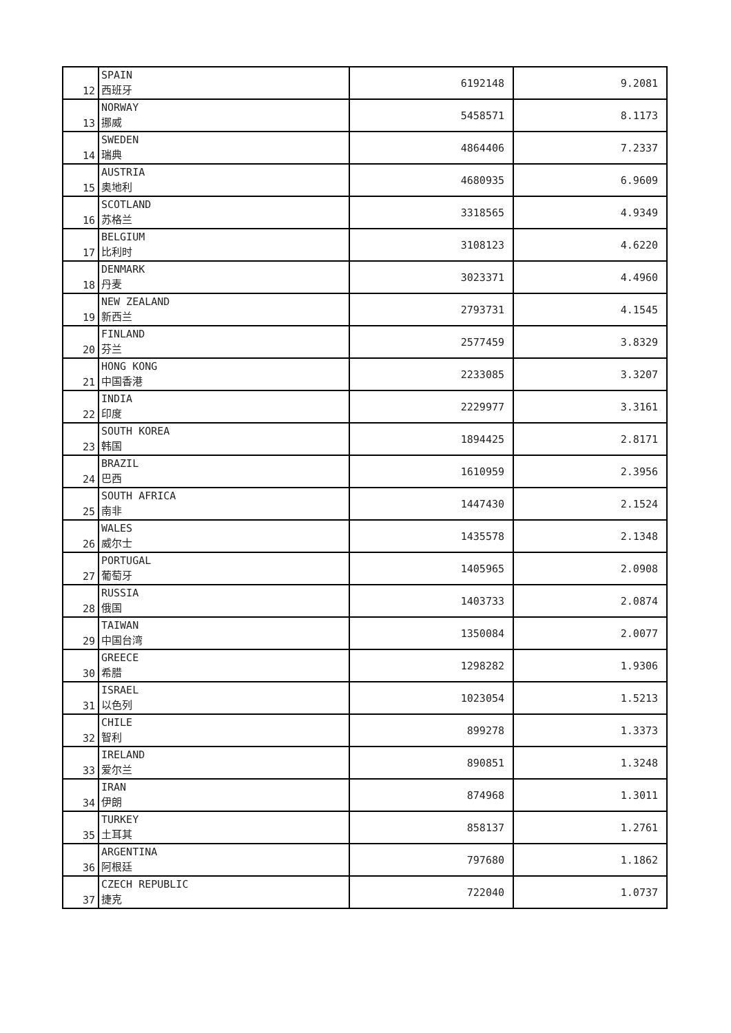| 12 | SPAIN 西班牙 | 6192148 | 9.2081 |
| 13 | NORWAY 挪威 | 5458571 | 8.1173 |
| 14 | SWEDEN 瑞典 | 4864406 | 7.2337 |
| 15 | AUSTRIA 奥地利 | 4680935 | 6.9609 |
| 16 | SCOTLAND 苏格兰 | 3318565 | 4.9349 |
| 17 | BELGIUM 比利时 | 3108123 | 4.6220 |
| 18 | DENMARK 丹麦 | 3023371 | 4.4960 |
| 19 | NEW ZEALAND 新西兰 | 2793731 | 4.1545 |
| 20 | FINLAND 芬兰 | 2577459 | 3.8329 |
| 21 | HONG KONG 中国香港 | 2233085 | 3.3207 |
| 22 | INDIA 印度 | 2229977 | 3.3161 |
| 23 | SOUTH KOREA 韩国 | 1894425 | 2.8171 |
| 24 | BRAZIL 巴西 | 1610959 | 2.3956 |
| 25 | SOUTH AFRICA 南非 | 1447430 | 2.1524 |
| 26 | WALES 威尔士 | 1435578 | 2.1348 |
| 27 | PORTUGAL 葡萄牙 | 1405965 | 2.0908 |
| 28 | RUSSIA 俄国 | 1403733 | 2.0874 |
| 29 | TAIWAN 中国台湾 | 1350084 | 2.0077 |
| 30 | GREECE 希腊 | 1298282 | 1.9306 |
| 31 | ISRAEL 以色列 | 1023054 | 1.5213 |
| 32 | CHILE 智利 | 899278 | 1.3373 |
| 33 | IRELAND 爱尔兰 | 890851 | 1.3248 |
| 34 | IRAN 伊朗 | 874968 | 1.3011 |
| 35 | TURKEY 土耳其 | 858137 | 1.2761 |
| 36 | ARGENTINA 阿根廷 | 797680 | 1.1862 |
| 37 | CZECH REPUBLIC 捷克 | 722040 | 1.0737 |